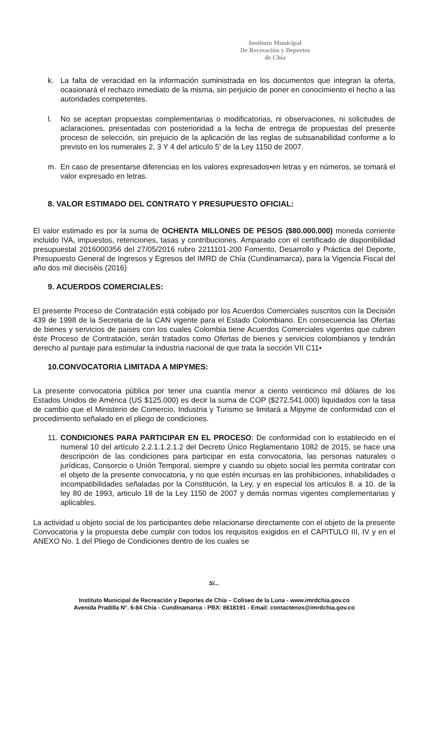Instituto Municipal
De Recreación y Deportes
de Chía
k. La falta de veracidad en la información suministrada en los documentos que integran la oferta, ocasionará el rechazo inmediato de la misma, sin perjuicio de poner en conocimiento el hecho a las autoridades competentes.
l. No se aceptan propuestas complementarias o modificatorias, ni observaciones, ni solicitudes de aclaraciones, presentadas con posterioridad a la fecha de entrega de propuestas del presente proceso de selección, sin prejuicio de la aplicación de las reglas de subsanabilidad conforme a lo previsto en los numerales 2, 3 Y 4 del articulo 5' de la Ley 1150 de 2007.
m. En caso de presentarse diferencias en los valores expresados•en letras y en números, se tomará el valor expresado en letras.
8. VALOR ESTIMADO DEL CONTRATO Y PRESUPUESTO OFICIAL:
El valor estimado es por la suma de OCHENTA MILLONES DE PESOS ($80.000.000) moneda corriente incluido IVA, impuestos, retenciones, tasas y contribuciones. Amparado con el certificado de disponibilidad presupuestal 2016000356 del 27/05/2016 rubro 2211101-200 Fomento, Desarrollo y Práctica del Deporte, Presupuesto General de Ingresos y Egresos del IMRD de Chía (Cundinamarca), para la Vigencia Fiscal del año dos mil dieciséis (2016)
9. ACUERDOS COMERCIALES:
El presente Proceso de Contratación está cobijado por los Acuerdos Comerciales suscritos con la Decisión 439 de 1998 de la Secretaria de la CAN vigente para el Estado Colombiano. En consecuencia las Ofertas de bienes y servicios de paises con los cuales Colombia tiene Acuerdos Comerciales vigentes que cubren éste Proceso de Contratación, serán tratados como Ofertas de bienes y servicios colombianos y tendrán derecho al puntaje para estimular la industria nacional de que trata la sección VII C11•
10.CONVOCATORIA LIMITADA A MIPYMES:
La presente convocatoria pública por tener una cuantía menor a ciento veinticinco mil dólares de los Estados Unidos de América (US $125.000) es decir la suma de COP ($272.541.000) liquidados con la tasa de cambio que el Ministerio de Comercio, Industria y Turismo se limitará a Mipyme de conformidad con el procedimiento señalado en el pliego de condiciones.
11. CONDICIONES PARA PARTICIPAR EN EL PROCESO: De conformidad con lo establecido en el numeral 10 del artículo 2.2.1.1.2.1.2 del Decreto Único Reglamentario 1082 de 2015, se hace una descripción de las condiciones para participar en esta convocatoria, las personas naturales o jurídicas, Consorcio o Unión Temporal, siempre y cuando su objeto social les permita contratar con el objeto de la presente convocatoria, y no que estén incursas en las prohibiciones, inhabilidades o incompatibilidades señaladas por la Constitución, la Ley, y en especial los artículos 8. a 10. de la ley 80 de 1993, articulo 18 de la Ley 1150 de 2007 y demás normas vigentes complementarias y aplicables.
La actividad u objeto social de los participantes debe relacionarse directamente con el objeto de la presente Convocatoria y la propuesta debe cumplir con todos los requisitos exigidos en el CAPITULO III, IV y en el ANEXO No. 1 del Pliego de Condiciones dentro de los cuales se
Sí...
Instituto Municipal de Recreación y Deportes de Chía – Coliseo de la Luna - www.imrdchia.gov.co
Avenida Pradilla N°. 6-84 Chía - Cundinamarca - PBX: 8618191 - Email: contactenos@imrdchia.gov.co